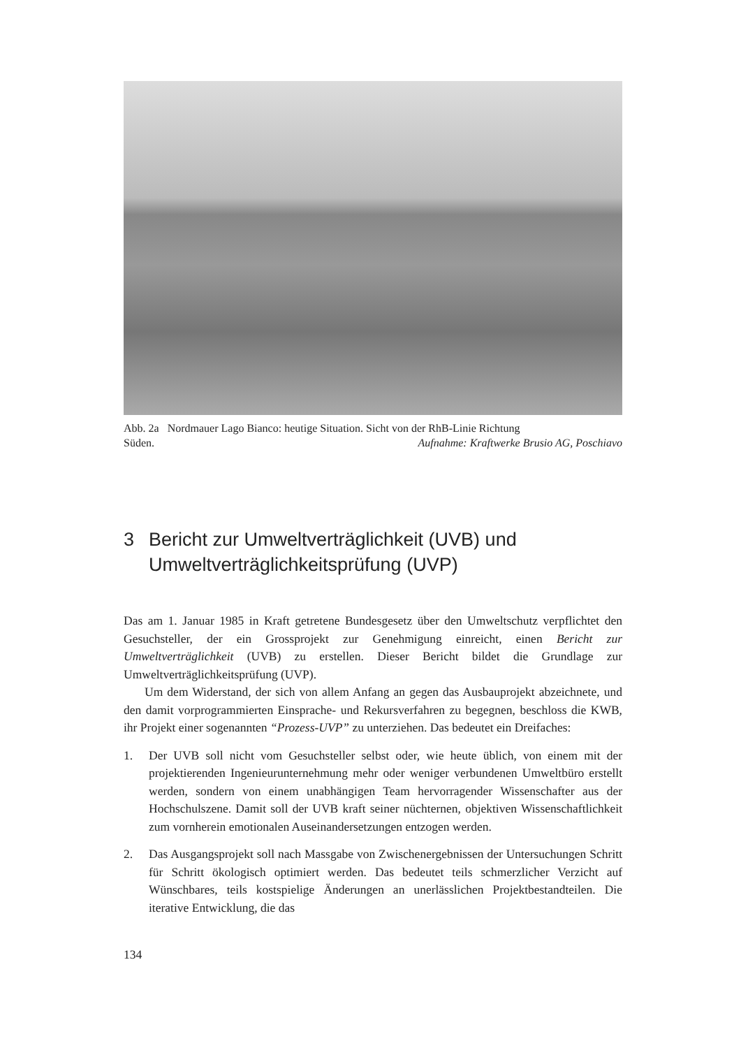Abb. 2a Nordmauer Lago Bianco: heutige Situation. Sicht von der RhB-Linie Richtung
Süden. Aufnahme: Kraftwerke Brusio AG, Poschiavo
3 Bericht zur Umweltverträglichkeit (UVB) und
Umweltverträglichkeitsprüfung (UVP)
Das am 1. Januar 1985 in Kraft getretene Bundesgesetz über den Umweltschutz verpflichtet den Gesuchsteller, der ein Grossprojekt zur Genehmigung einreicht, einen Bericht zur Umweltverträglichkeit (UVB) zu erstellen. Dieser Bericht bildet die Grundlage zur Umweltverträglichkeitsprüfung (UVP).
Um dem Widerstand, der sich von allem Anfang an gegen das Ausbauprojekt abzeichnete, und den damit vorprogrammierten Einsprache- und Rekursverfahren zu begegnen, beschloss die KWB, ihr Projekt einer sogenannten “Prozess-UVP” zu unterziehen. Das bedeutet ein Dreifaches:
1. Der UVB soll nicht vom Gesuchsteller selbst oder, wie heute üblich, von einem mit der projektierenden Ingenieurunternehmung mehr oder weniger verbundenen Umweltbüro erstellt werden, sondern von einem unabhängigen Team hervorragender Wissenschafter aus der Hochschulszene. Damit soll der UVB kraft seiner nüchternen, objektiven Wissenschaftlichkeit zum vornherein emotionalen Auseinandersetzungen entzogen werden.
2. Das Ausgangsprojekt soll nach Massgabe von Zwischenergebnissen der Untersuchungen Schritt für Schritt ökologisch optimiert werden. Das bedeutet teils schmerzlicher Verzicht auf Wünschbares, teils kostspielige Änderungen an unerlässlichen Projektbestandteilen. Die iterative Entwicklung, die das
134